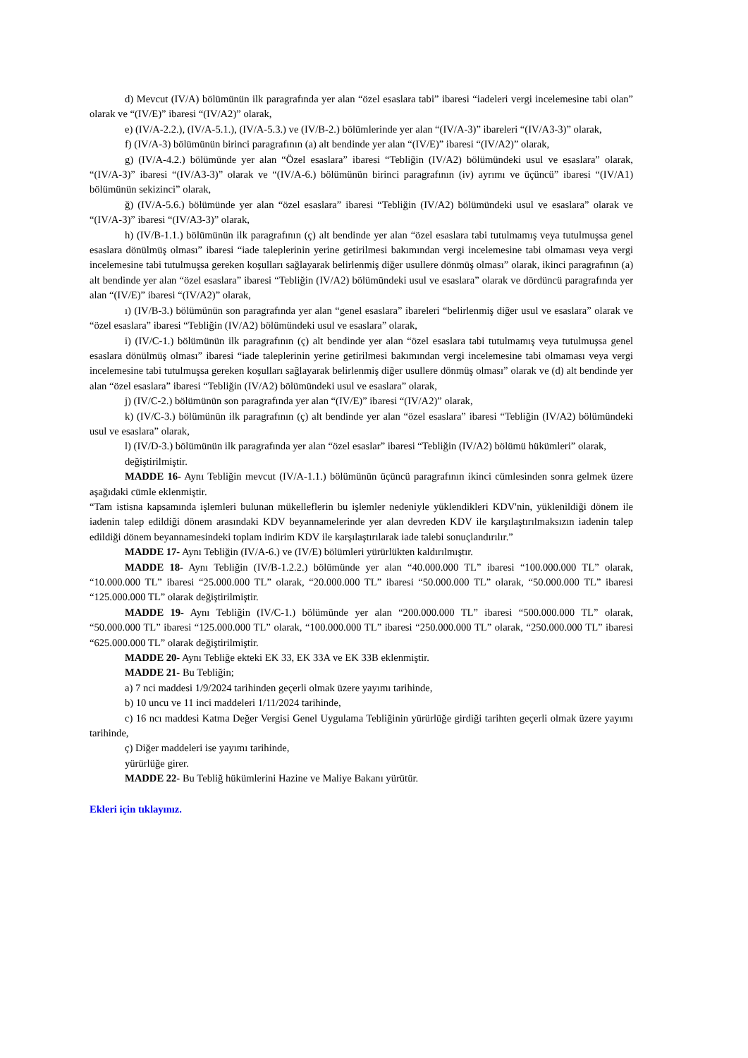d) Mevcut (IV/A) bölümünün ilk paragrafında yer alan “özel esaslara tabi” ibaresi “iadeleri vergi incelemesine tabi olan” olarak ve “(IV/E)” ibaresi “(IV/A2)” olarak,
e) (IV/A-2.2.), (IV/A-5.1.), (IV/A-5.3.) ve (IV/B-2.) bölümlerinde yer alan “(IV/A-3)” ibareleri “(IV/A3-3)” olarak,
f) (IV/A-3) bölümünün birinci paragrafının (a) alt bendinde yer alan “(IV/E)” ibaresi “(IV/A2)” olarak,
g) (IV/A-4.2.) bölümünde yer alan “Özel esaslara” ibaresi “Tebliğin (IV/A2) bölümündeki usul ve esaslara” olarak, “(IV/A-3)” ibaresi “(IV/A3-3)” olarak ve “(IV/A-6.) bölümünün birinci paragrafının (iv) ayrımı ve üçüncü” ibaresi “(IV/A1) bölümünün sekizinci” olarak,
ğ) (IV/A-5.6.) bölümünde yer alan “özel esaslara” ibaresi “Tebliğin (IV/A2) bölümündeki usul ve esaslara” olarak ve “(IV/A-3)” ibaresi “(IV/A3-3)” olarak,
h) (IV/B-1.1.) bölümünün ilk paragrafının (ç) alt bendinde yer alan “özel esaslara tabi tutulmamış veya tutulmuşsa genel esaslara dönülmüş olması” ibaresi “iade taleplerinin yerine getirilmesi bakımından vergi incelemesine tabi olmaması veya vergi incelemesine tabi tutulmuşsa gereken koşulları sağlayarak belirlenmiş diğer usullere dönmüş olması” olarak, ikinci paragrafının (a) alt bendinde yer alan “özel esaslara” ibaresi “Tebliğin (IV/A2) bölümündeki usul ve esaslara” olarak ve dördüncü paragrafında yer alan “(IV/E)” ibaresi “(IV/A2)” olarak,
ı) (IV/B-3.) bölümünün son paragrafında yer alan “genel esaslara” ibareleri “belirlenmiş diğer usul ve esaslara” olarak ve “özel esaslara” ibaresi “Tebliğin (IV/A2) bölümündeki usul ve esaslara” olarak,
i) (IV/C-1.) bölümünün ilk paragrafının (ç) alt bendinde yer alan “özel esaslara tabi tutulmamış veya tutulmuşsa genel esaslara dönülmüş olması” ibaresi “iade taleplerinin yerine getirilmesi bakımından vergi incelemesine tabi olmaması veya vergi incelemesine tabi tutulmuşsa gereken koşulları sağlayarak belirlenmiş diğer usullere dönmüş olması” olarak ve (d) alt bendinde yer alan “özel esaslara” ibaresi “Tebliğin (IV/A2) bölümündeki usul ve esaslara” olarak,
j) (IV/C-2.) bölümünün son paragrafında yer alan “(IV/E)” ibaresi “(IV/A2)” olarak,
k) (IV/C-3.) bölümünün ilk paragrafının (ç) alt bendinde yer alan “özel esaslara” ibaresi “Tebliğin (IV/A2) bölümündeki usul ve esaslara” olarak,
l) (IV/D-3.) bölümünün ilk paragrafında yer alan “özel esaslar” ibaresi “Tebliğin (IV/A2) bölümü hükümleri” olarak,
değiştirilmiştir.
MADDE 16- Aynı Tebliğin mevcut (IV/A-1.1.) bölümünün üçüncü paragrafının ikinci cümlesinden sonra gelmek üzere aşağıdaki cümle eklenmiştir.
“Tam istisna kapsamında işlemleri bulunan mükelleflerin bu işlemler nedeniyle yüklendikleri KDV'nin, yüklenildiği dönem ile iadenin talep edildiği dönem arasındaki KDV beyannamelerinde yer alan devreden KDV ile karşılaştırılmaksızın iadenin talep edildiği dönem beyannamesindeki toplam indirim KDV ile karşılaştırılarak iade talebi sonuçlandırılır.”
MADDE 17- Aynı Tebliğin (IV/A-6.) ve (IV/E) bölümleri yürürlükten kaldırılmıştır.
MADDE 18- Aynı Tebliğin (IV/B-1.2.2.) bölümünde yer alan “40.000.000 TL” ibaresi “100.000.000 TL” olarak, “10.000.000 TL” ibaresi “25.000.000 TL” olarak, “20.000.000 TL” ibaresi “50.000.000 TL” olarak, “50.000.000 TL” ibaresi “125.000.000 TL” olarak değiştirilmiştir.
MADDE 19- Aynı Tebliğin (IV/C-1.) bölümünde yer alan “200.000.000 TL” ibaresi “500.000.000 TL” olarak, “50.000.000 TL” ibaresi “125.000.000 TL” olarak, “100.000.000 TL” ibaresi “250.000.000 TL” olarak, “250.000.000 TL” ibaresi “625.000.000 TL” olarak değiştirilmiştir.
MADDE 20- Aynı Tebliğe ekteki EK 33, EK 33A ve EK 33B eklenmiştir.
MADDE 21- Bu Tebliğin;
a) 7 nci maddesi 1/9/2024 tarihinden geçerli olmak üzere yayımı tarihinde,
b) 10 uncu ve 11 inci maddeleri 1/11/2024 tarihinde,
c) 16 ncı maddesi Katma Değer Vergisi Genel Uygulama Tebliğinin yürürlüğe girdiği tarihten geçerli olmak üzere yayımı tarihinde,
ç) Diğer maddeleri ise yayımı tarihinde,
yürürlüğe girer.
MADDE 22- Bu Tebliğ hükümlerini Hazine ve Maliye Bakanı yürütür.
Ekleri için tıklayınız.